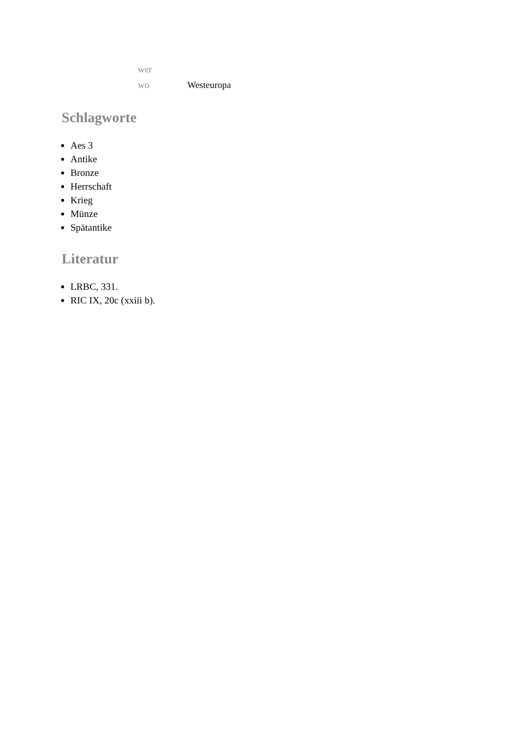| wer | |
| wo | Westeuropa |
Schlagworte
Aes 3
Antike
Bronze
Herrschaft
Krieg
Münze
Spätantike
Literatur
LRBC, 331.
RIC IX, 20c (xxiii b).